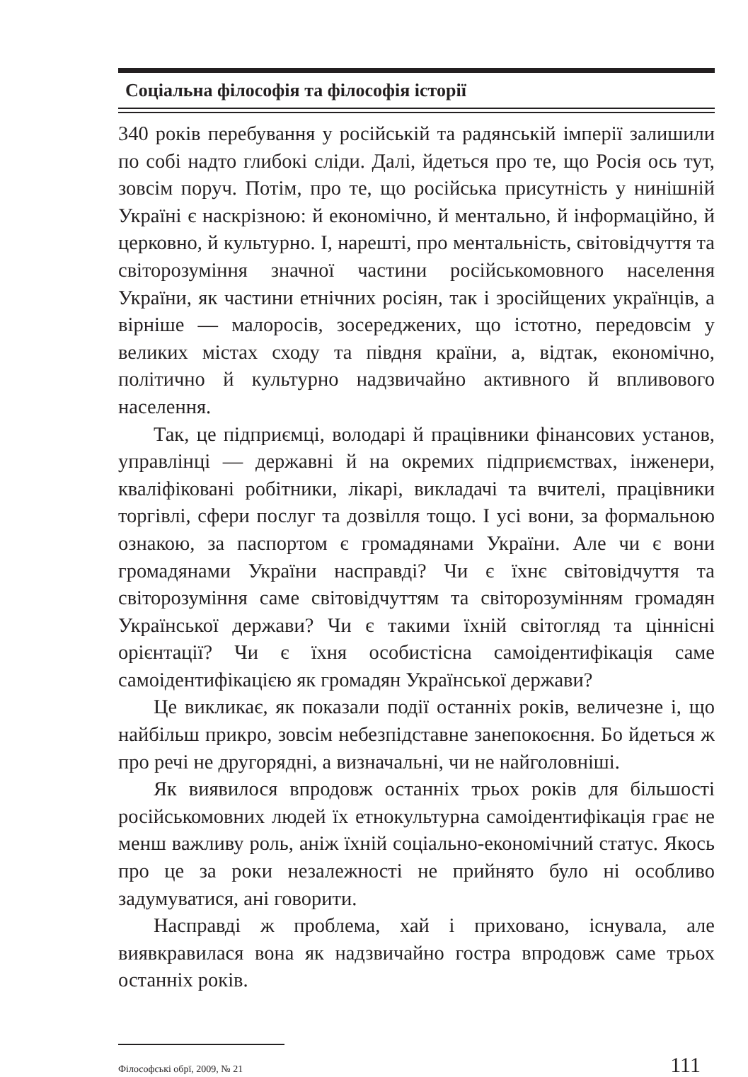Соціальна філософія та філософія історії
340 років перебування у російській та радянській імперії залишили по собі надто глибокі сліди. Далі, йдеться про те, що Росія ось тут, зовсім поруч. Потім, про те, що російська присутність у нинішній Україні є наскрізною: й економічно, й ментально, й інформаційно, й церковно, й культурно. І, нарешті, про ментальність, світовідчуття та світорозуміння значної частини російськомовного населення України, як частини етнічних росіян, так і зросійщених українців, а вірніше — малоросів, зосереджених, що істотно, передовсім у великих містах сходу та півдня країни, а, відтак, економічно, політично й культурно надзвичайно активного й впливового населення.
Так, це підприємці, володарі й працівники фінансових установ, управлінці — державні й на окремих підприємствах, інженери, кваліфіковані робітники, лікарі, викладачі та вчителі, працівники торгівлі, сфери послуг та дозвілля тощо. І усі вони, за формальною ознакою, за паспортом є громадянами України. Але чи є вони громадянами України насправді? Чи є їхнє світовідчуття та світорозуміння саме світовідчуттям та світорозумінням громадян Української держави? Чи є такими їхній світогляд та ціннісні орієнтації? Чи є їхня особистісна самоідентифікація саме самоідентифікацією як громадян Української держави?
Це викликає, як показали події останніх років, величезне і, що найбільш прикро, зовсім небезпідставне занепокоєння. Бо йдеться ж про речі не другорядні, а визначальні, чи не найголовніші.
Як виявилося впродовж останніх трьох років для більшості російськомовних людей їх етнокультурна самоідентифікація грає не менш важливу роль, аніж їхній соціально-економічний статус. Якось про це за роки незалежності не прийнято було ні особливо задумуватися, ані говорити.
Насправді ж проблема, хай і приховано, існувала, але виявкравилася вона як надзвичайно гостра впродовж саме трьох останніх років.
Філософські обрї, 2009, № 21 111